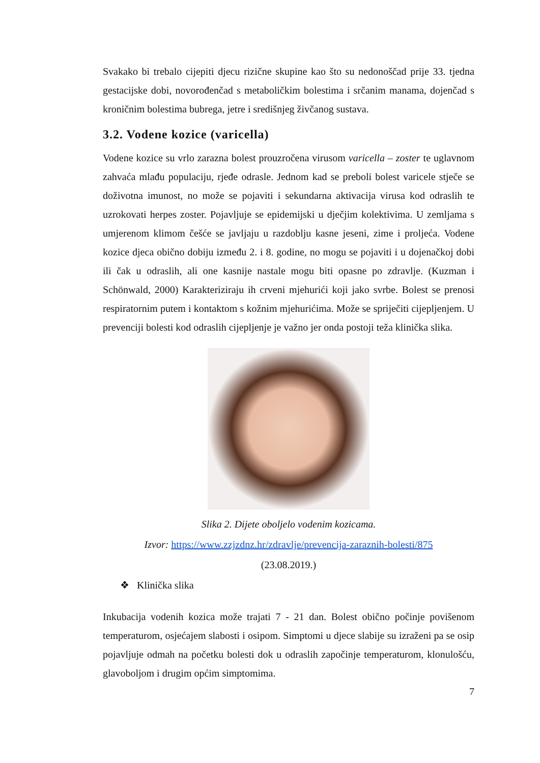Svakako bi trebalo cijepiti djecu rizične skupine kao što su nedonoščad prije 33. tjedna gestacijske dobi, novorođenčad s metaboličkim bolestima i srčanim manama, dojenčad s kroničnim bolestima bubrega, jetre i središnjeg živčanog sustava.
3.2. Vodene kozice (varicella)
Vodene kozice su vrlo zarazna bolest prouzročena virusom varicella – zoster te uglavnom zahvaća mlađu populaciju, rjeđe odrasle. Jednom kad se preboli bolest varicele stječe se doživotna imunost, no može se pojaviti i sekundarna aktivacija virusa kod odraslih te uzrokovati herpes zoster. Pojavljuje se epidemijski u dječjim kolektivima. U zemljama s umjerenom klimom češće se javljaju u razdoblju kasne jeseni, zime i proljeća. Vodene kozice djeca obično dobiju između 2. i 8. godine, no mogu se pojaviti i u dojenačkoj dobi ili čak u odraslih, ali one kasnije nastale mogu biti opasne po zdravlje. (Kuzman i Schönwald, 2000) Karakteriziraju ih crveni mjehurići koji jako svrbe. Bolest se prenosi respiratornim putem i kontaktom s kožnim mjehurićima. Može se spriječiti cijepljenjem. U prevenciji bolesti kod odraslih cijepljenje je važno jer onda postoji teža klinička slika.
Slika 2. Dijete oboljelo vodenim kozicama.
Izvor: https://www.zzjzdnz.hr/zdravlje/prevencija-zaraznih-bolesti/875
(23.08.2019.)
❖ Klinička slika
Inkubacija vodenih kozica može trajati 7 - 21 dan. Bolest obično počinje povišenom temperaturom, osjećajem slabosti i osipom. Simptomi u djece slabije su izraženi pa se osip pojavljuje odmah na početku bolesti dok u odraslih započinje temperaturom, klonulošću, glavoboljom i drugim općim simptomima.
7